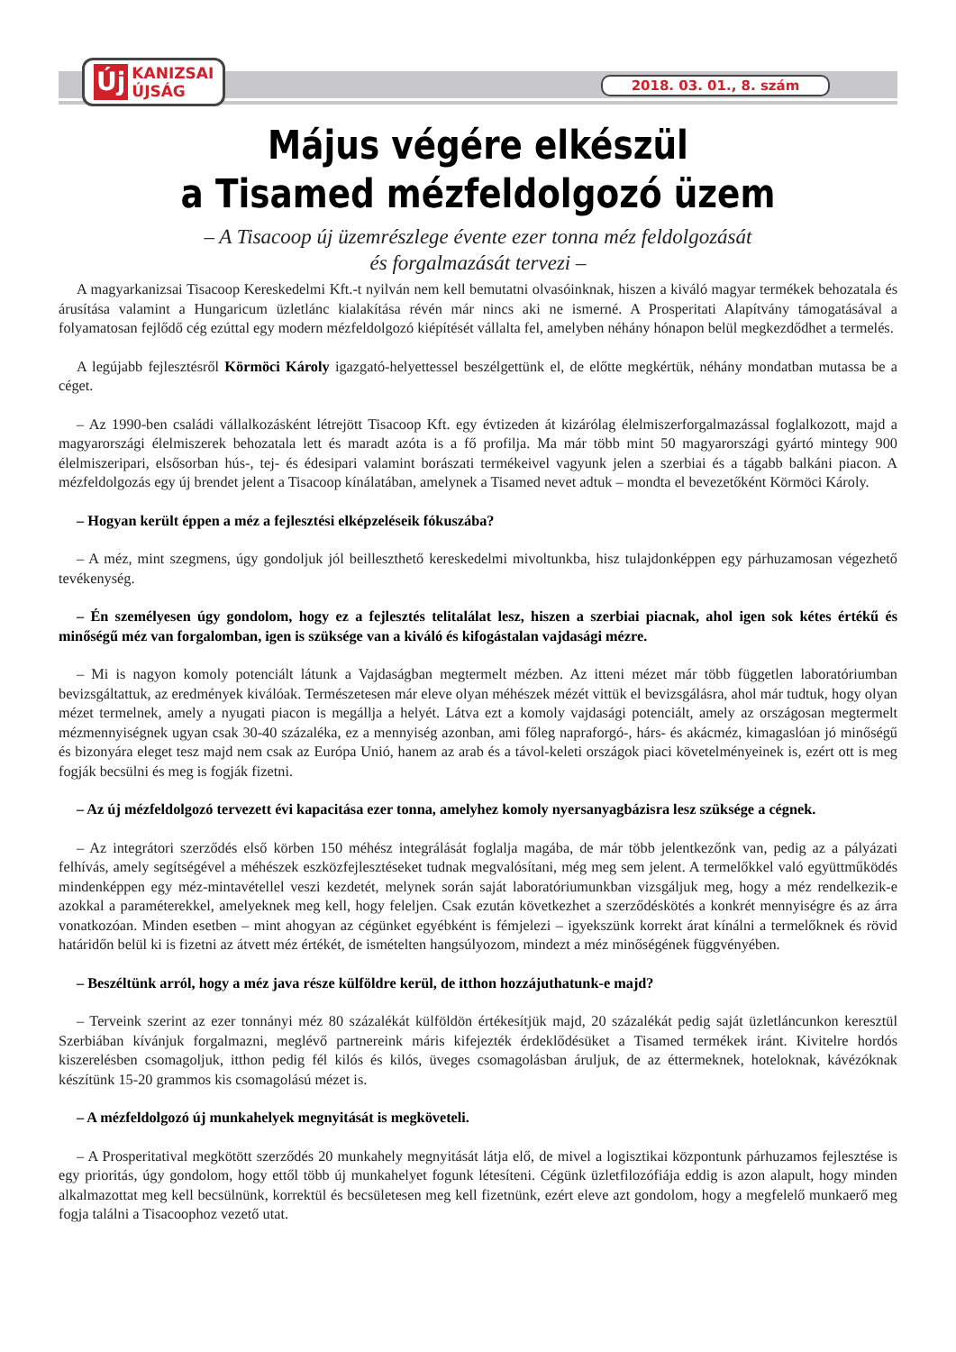Új KANIZSAI
ÚJSÁG
2018. 03. 01., 8. szám
Május végére elkészül
a Tisamed mézfeldolgozó üzem
– A Tisacoop új üzemrészlege évente ezer tonna méz feldolgozását
és forgalmazását tervezi –
A magyarkanizsai Tisacoop Kereskedelmi Kft.-t nyilván nem kell bemutatni olvasóinknak, hiszen a kiváló magyar termékek behozatala és árusítása valamint a Hungaricum üzletlánc kialakítása révén már nincs aki ne ismerné. A Prosperitati Alapítvány támogatásával a folyamatosan fejlődő cég ezúttal egy modern mézfeldolgozó kiépítését vállalta fel, amelyben néhány hónapon belül megkezdődhet a termelés.
A legújabb fejlesztésről Körmöci Károly igazgató-helyettessel beszélgettünk el, de előtte megkértük, néhány mondatban mutassa be a céget.
– Az 1990-ben családi vállalkozásként létrejött Tisacoop Kft. egy évtizeden át kizárólag élelmiszerforgalmazással foglalkozott, majd a magyarországi élelmiszerek behozatala lett és maradt azóta is a fő profilja. Ma már több mint 50 magyarországi gyártó mintegy 900 élelmiszeripari, elsősorban hús-, tej- és édesipari valamint borászati termékeivel vagyunk jelen a szerbiai és a tágabb balkáni piacon. A mézfeldolgozás egy új brendet jelent a Tisacoop kínálatában, amelynek a Tisamed nevet adtuk – mondta el bevezetőként Körmöci Károly.
– Hogyan került éppen a méz a fejlesztési elképzeléseik fókuszába?
– A méz, mint szegmens, úgy gondoljuk jól beilleszthető kereskedelmi mivoltunkba, hisz tulajdonképpen egy párhuzamosan végezhető tevékenység.
– Én személyesen úgy gondolom, hogy ez a fejlesztés telitalálat lesz, hiszen a szerbiai piacnak, ahol igen sok kétes értékű és minőségű méz van forgalomban, igen is szüksége van a kiváló és kifogástalan vajdasági mézre.
– Mi is nagyon komoly potenciált látunk a Vajdaságban megtermelt mézben. Az itteni mézet már több független laboratóriumban bevizsgáltattuk, az eredmények kiválóak. Természetesen már eleve olyan méhészek mézét vittük el bevizsgálásra, ahol már tudtuk, hogy olyan mézet termelnek, amely a nyugati piacon is megállja a helyét. Látva ezt a komoly vajdasági potenciált, amely az országosan megtermelt mézmennyiségnek ugyan csak 30-40 százaléka, ez a mennyiség azonban, ami főleg napraforgó-, hárs- és akácméz, kimagaslóan jó minőségű és bizonyára eleget tesz majd nem csak az Európa Unió, hanem az arab és a távol-keleti országok piaci követelményeinek is, ezért ott is meg fogják becsülni és meg is fogják fizetni.
– Az új mézfeldolgozó tervezett évi kapacitása ezer tonna, amelyhez komoly nyersanyagbázisra lesz szüksége a cégnek.
– Az integrátori szerződés első körben 150 méhész integrálását foglalja magába, de már több jelentkezőnk van, pedig az a pályázati felhívás, amely segítségével a méhészek eszközfejlesztéseket tudnak megvalósítani, még meg sem jelent. A termelőkkel való együttműködés mindenképpen egy méz-mintavétellel veszi kezdetét, melynek során saját laboratóriumunkban vizsgáljuk meg, hogy a méz rendelkezik-e azokkal a paraméterekkel, amelyeknek meg kell, hogy feleljen. Csak ezután következhet a szerződéskötés a konkrét mennyiségre és az árra vonatkozóan. Minden esetben – mint ahogyan az cégünket egyébként is fémjelezi – igyekszünk korrekt árat kínálni a termelőknek és rövid határidőn belül ki is fizetni az átvett méz értékét, de ismételten hangsúlyozom, mindezt a méz minőségének függvényében.
– Beszéltünk arról, hogy a méz java része külföldre kerül, de itthon hozzájuthatunk-e majd?
– Terveink szerint az ezer tonnányi méz 80 százalékát külföldön értékesítjük majd, 20 százalékát pedig saját üzletláncunkon keresztül Szerbiában kívánjuk forgalmazni, meglévő partnereink máris kifejezték érdeklődésüket a Tisamed termékek iránt. Kivitelre hordós kiszerelésben csomagoljuk, itthon pedig fél kilós és kilós, üveges csomagolásban áruljuk, de az éttermeknek, hoteloknak, kávézóknak készítünk 15-20 grammos kis csomagolású mézet is.
– A mézfeldolgozó új munkahelyek megnyitását is megköveteli.
– A Prosperitatival megkötött szerződés 20 munkahely megnyitását látja elő, de mivel a logisztikai központunk párhuzamos fejlesztése is egy prioritás, úgy gondolom, hogy ettől több új munkahelyet fogunk létesíteni. Cégünk üzletfilozófiája eddig is azon alapult, hogy minden alkalmazottat meg kell becsülnünk, korrektül és becsületesen meg kell fizetnünk, ezért eleve azt gondolom, hogy a megfelelő munkaerő meg fogja találni a Tisacoophoz vezető utat.